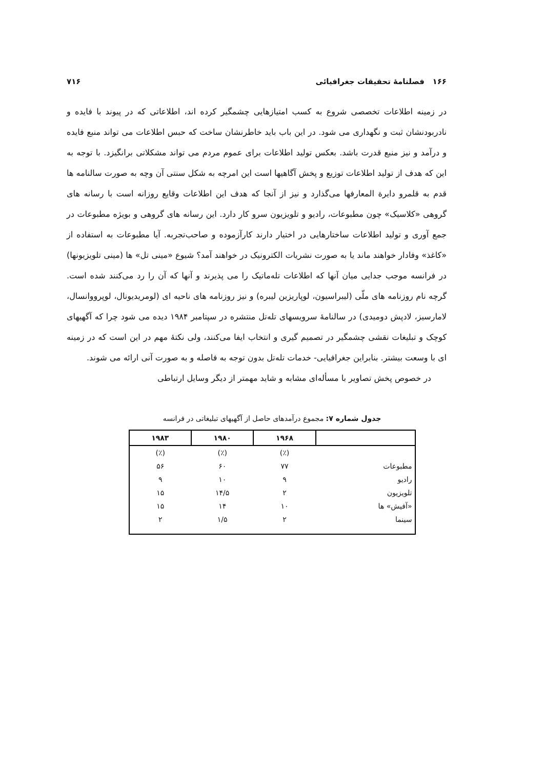۱۶۶ فصلنامهٔ تحقیقات جغرافیائی ۷۱۶
در زمینه اطلاعات تخصصی شروع به کسب امتیازهایی چشمگیر کرده اند، اطلاعاتی که در پیوند با فایده و نادربودنشان ثبت و نگهداری می شود. در این باب باید خاطرنشان ساخت که حبس اطلاعات می تواند منبع فایده و درآمد و نیز منبع قدرت باشد. بعکس تولید اطلاعات برای عموم مردم می تواند مشکلاتی برانگیزد. با توجه به این که هدف از تولید اطلاعات توزیع و پخش آگاهیها است این امرچه به شکل سنتی آن وچه به صورت سالنامه ها قدم به قلمرو دایرة المعارفها می‌گذارد و نیز از آنجا که هدف این اطلاعات وقایع روزانه است با رسانه های گروهی «کلاسیک» چون مطبوعات، رادیو و تلویزیون سرو کار دارد. این رسانه های گروهی و بویژه مطبوعات در جمع آوری و تولید اطلاعات ساختارهایی در اختیار دارند کارآزموده و صاحب‌تجربه. آیا مطبوعات به استفاده از «کاغذ» وفادار خواهند ماند یا به صورت نشریات الکترونیک در خواهند آمد؟ شیوع «مینی تل» ها (مینی تلویزیونها) در فرانسه موجب جدایی میان آنها که اطلاعات تله‌ماتیک را می پذیرند و آنها که آن را رد می‌کنند شده است. گرچه نام روزنامه های ملّی (لیبراسیون، لوپاریزین لیبره) و نیز روزنامه های ناحیه ای (لومریدیونال، لوپرووانسال، لامارسیز، لادپش دومیدی) در سالنامهٔ سرویسهای تله‌تل منتشره در سپتامبر ۱۹۸۴ دیده می شود چرا که آگهیهای کوچک و تبلیغات نقشی چشمگیر در تصمیم گیری و انتخاب ایفا می‌کنند، ولی نکتهٔ مهم در این است که در زمینه ای با وسعت بیشتر. بنابراین جغرافیایی- خدمات تله‌تل بدون توجه به فاصله و به صورت آنی ارائه می شوند.
در خصوص پخش تصاویر با مسأله‌ای مشابه و شاید مهمتر از دیگر وسایل ارتباطی
جدول شماره ۷: مجموع درآمدهای حاصل از آگهیهای تبلیغاتی در فرانسه
| | ۱۹۶۸ | ۱۹۸۰ | ۱۹۸۳ |
| --- | --- | --- | --- |
| | (٪) | (٪) | (٪) |
| مطبوعات | ۷۷ | ۶۰ | ۵۶ |
| رادیو | ۹ | ۱۰ | ۹ |
| تلویزیون | ۲ | ۱۴/۵ | ۱۵ |
| «آفیش» ها | ۱۰ | ۱۴ | ۱۵ |
| سینما | ۲ | ۱/۵ | ۲ |